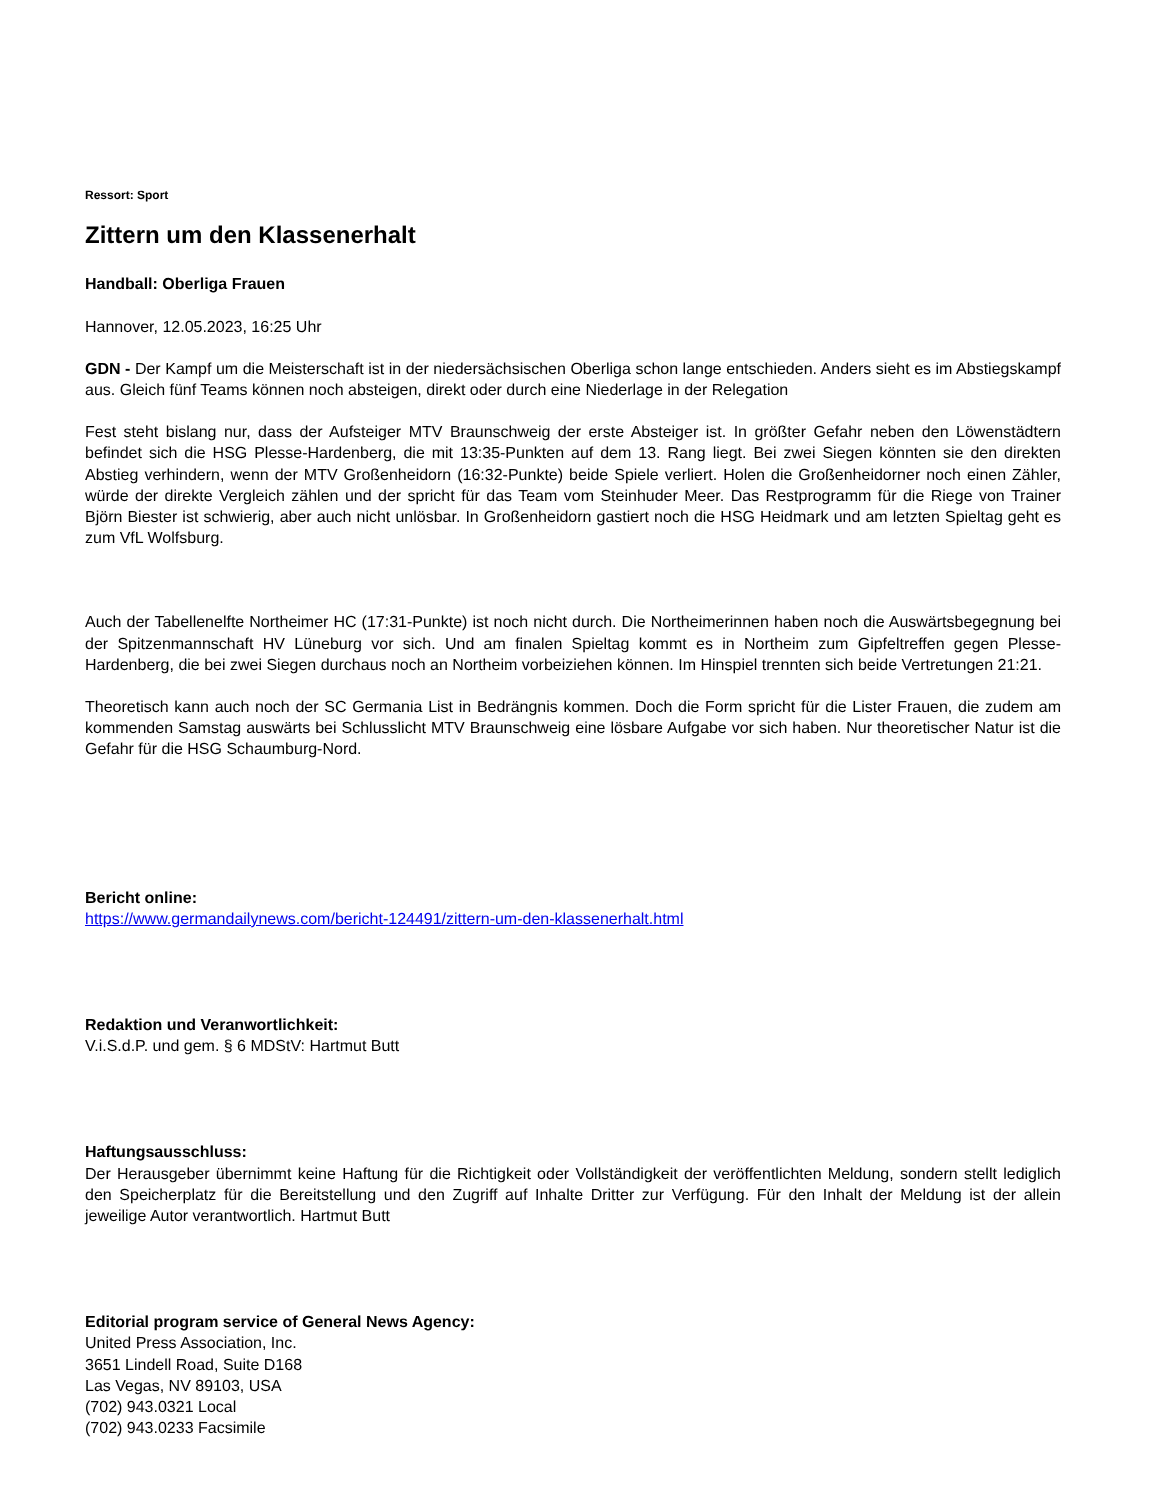Ressort: Sport
Zittern um den Klassenerhalt
Handball: Oberliga Frauen
Hannover, 12.05.2023, 16:25 Uhr
GDN - Der Kampf um die Meisterschaft ist in der niedersächsischen Oberliga schon lange entschieden. Anders sieht es im Abstiegskampf aus. Gleich fünf Teams können noch absteigen, direkt oder durch eine Niederlage in der Relegation
Fest steht bislang nur, dass der Aufsteiger MTV Braunschweig der erste Absteiger ist. In größter Gefahr neben den Löwenstädtern befindet sich die HSG Plesse-Hardenberg, die mit 13:35-Punkten auf dem 13. Rang liegt. Bei zwei Siegen könnten sie den direkten Abstieg verhindern, wenn der MTV Großenheidorn (16:32-Punkte) beide Spiele verliert. Holen die Großenheidorner noch einen Zähler, würde der direkte Vergleich zählen und der spricht für das Team vom Steinhuder Meer. Das Restprogramm für die Riege von Trainer Björn Biester ist schwierig, aber auch nicht unlösbar. In Großenheidorn gastiert noch die HSG Heidmark und am letzten Spieltag geht es zum VfL Wolfsburg.
Auch der Tabellenelfte Northeimer HC (17:31-Punkte) ist noch nicht durch. Die Northeimerinnen haben noch die Auswärtsbegegnung bei der Spitzenmannschaft HV Lüneburg vor sich. Und am finalen Spieltag kommt es in Northeim zum Gipfeltreffen gegen Plesse-Hardenberg, die bei zwei Siegen durchaus noch an Northeim vorbeiziehen können. Im Hinspiel trennten sich beide Vertretungen 21:21.
Theoretisch kann auch noch der SC Germania List in Bedrängnis kommen. Doch die Form spricht für die Lister Frauen, die zudem am kommenden Samstag auswärts bei Schlusslicht MTV Braunschweig eine lösbare Aufgabe vor sich haben. Nur theoretischer Natur ist die Gefahr für die HSG Schaumburg-Nord.
Bericht online:
https://www.germandailynews.com/bericht-124491/zittern-um-den-klassenerhalt.html
Redaktion und Veranwortlichkeit:
V.i.S.d.P. und gem. § 6 MDStV: Hartmut Butt
Haftungsausschluss:
Der Herausgeber übernimmt keine Haftung für die Richtigkeit oder Vollständigkeit der veröffentlichten Meldung, sondern stellt lediglich den Speicherplatz für die Bereitstellung und den Zugriff auf Inhalte Dritter zur Verfügung. Für den Inhalt der Meldung ist der allein jeweilige Autor verantwortlich. Hartmut Butt
Editorial program service of General News Agency:
United Press Association, Inc.
3651 Lindell Road, Suite D168
Las Vegas, NV 89103, USA
(702) 943.0321 Local
(702) 943.0233 Facsimile